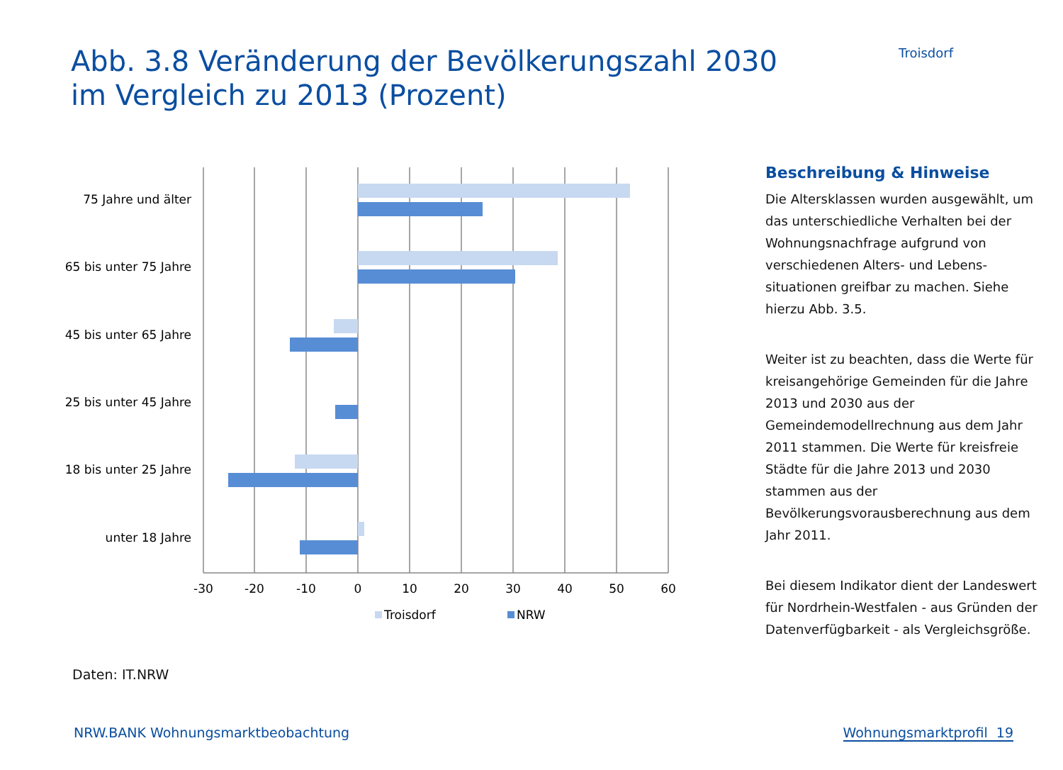Abb. 3.8 Veränderung der Bevölkerungszahl 2030
im Vergleich zu 2013 (Prozent)
Troisdorf
75 Jahre und älter
65 bis unter 75 Jahre
45 bis unter 65 Jahre
25 bis unter 45 Jahre
18 bis unter 25 Jahre
unter 18 Jahre
-30
-20
-10
0
10
20
30
40
50
60
Troisdorf
NRW
Daten: IT.NRW
Beschreibung & Hinweise
Die Altersklassen wurden ausgewählt, um das unterschiedliche Verhalten bei der Wohnungsnachfrage aufgrund von verschiedenen Alters- und Lebens-situationen greifbar zu machen. Siehe hierzu Abb. 3.5.
Weiter ist zu beachten, dass die Werte für kreisangehörige Gemeinden für die Jahre 2013 und 2030 aus der Gemeindemodellrechnung aus dem Jahr 2011 stammen. Die Werte für kreisfreie Städte für die Jahre 2013 und 2030 stammen aus der Bevölkerungsvorausberechnung aus dem Jahr 2011.
Bei diesem Indikator dient der Landeswert für Nordrhein-Westfalen - aus Gründen der Datenverfügbarkeit - als Vergleichsgröße.
NRW.BANK Wohnungsmarktbeobachtung Wohnungsmarktprofil 19